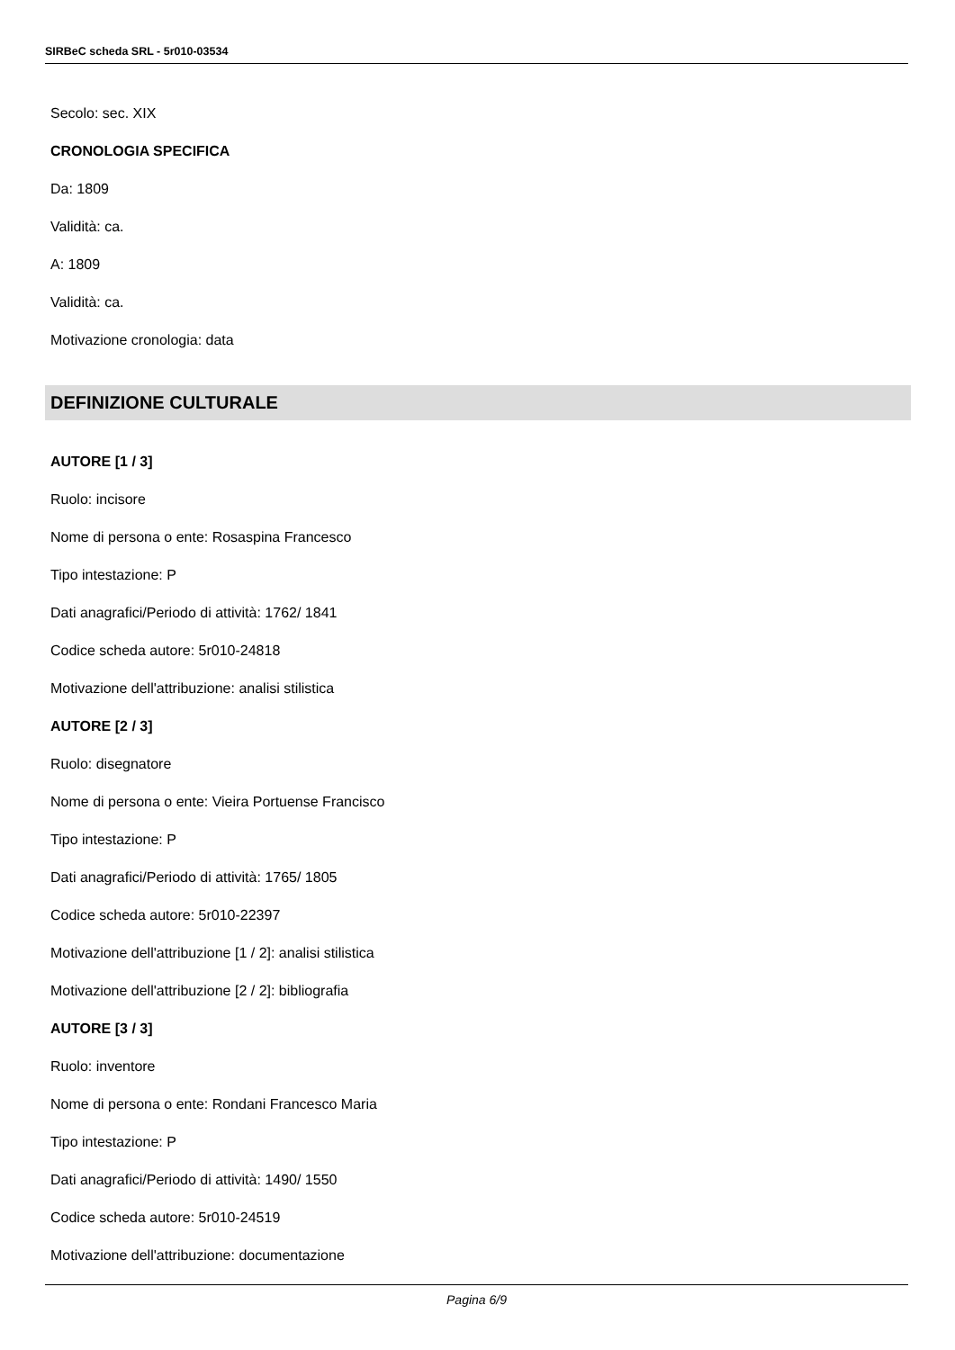SIRBeC scheda SRL - 5r010-03534
Secolo: sec. XIX
CRONOLOGIA SPECIFICA
Da: 1809
Validità: ca.
A: 1809
Validità: ca.
Motivazione cronologia: data
DEFINIZIONE CULTURALE
AUTORE [1 / 3]
Ruolo: incisore
Nome di persona o ente: Rosaspina Francesco
Tipo intestazione: P
Dati anagrafici/Periodo di attività: 1762/ 1841
Codice scheda autore: 5r010-24818
Motivazione dell'attribuzione: analisi stilistica
AUTORE [2 / 3]
Ruolo: disegnatore
Nome di persona o ente: Vieira Portuense Francisco
Tipo intestazione: P
Dati anagrafici/Periodo di attività: 1765/ 1805
Codice scheda autore: 5r010-22397
Motivazione dell'attribuzione [1 / 2]: analisi stilistica
Motivazione dell'attribuzione [2 / 2]: bibliografia
AUTORE [3 / 3]
Ruolo: inventore
Nome di persona o ente: Rondani Francesco Maria
Tipo intestazione: P
Dati anagrafici/Periodo di attività: 1490/ 1550
Codice scheda autore: 5r010-24519
Motivazione dell'attribuzione: documentazione
Pagina 6/9